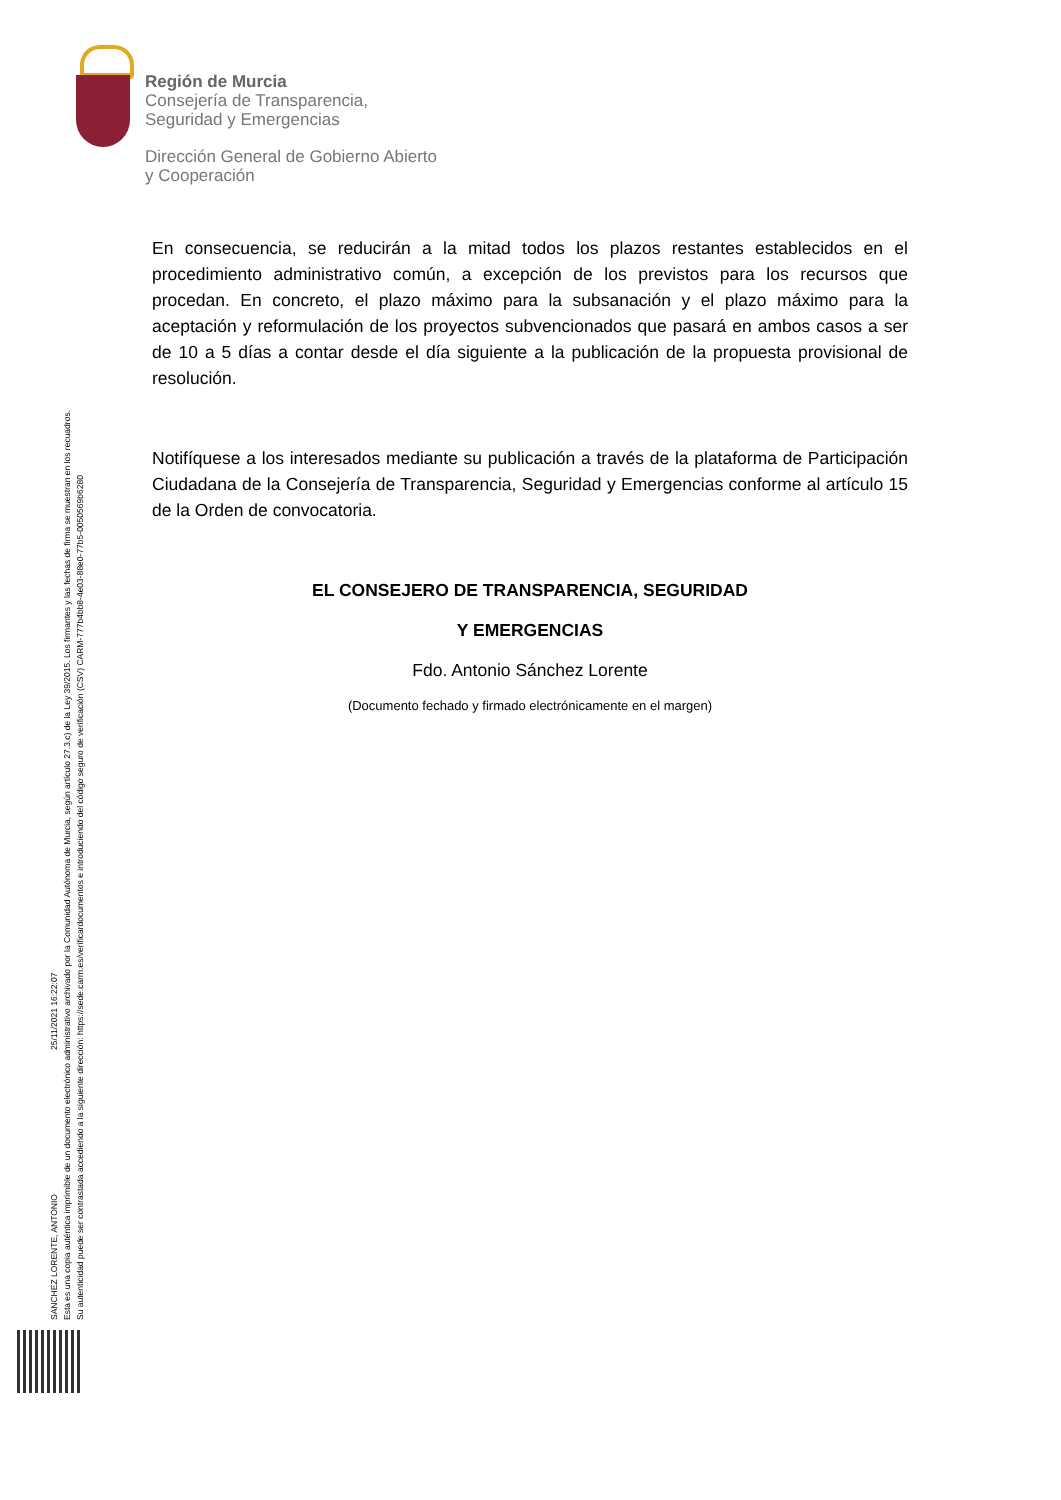Región de Murcia
Consejería de Transparencia,
Seguridad y Emergencias
Dirección General de Gobierno Abierto
y Cooperación
En consecuencia, se reducirán a la mitad todos los plazos restantes establecidos en el procedimiento administrativo común, a excepción de los previstos para los recursos que procedan. En concreto, el plazo máximo para la subsanación y el plazo máximo para la aceptación y reformulación de los proyectos subvencionados que pasará en ambos casos a ser de 10 a 5 días a contar desde el día siguiente a la publicación de la propuesta provisional de resolución.
Notifíquese a los interesados mediante su publicación a través de la plataforma de Participación Ciudadana de la Consejería de Transparencia, Seguridad y Emergencias conforme al artículo 15 de la Orden de convocatoria.
EL CONSEJERO DE TRANSPARENCIA, SEGURIDAD
Y EMERGENCIAS
Fdo. Antonio Sánchez Lorente
(Documento fechado y firmado electrónicamente en el margen)
SANCHEZ LORENTE, ANTONIO 25/11/2021 16:22:07
Esta es una copia auténtica imprimible de un documento electrónico administrativo archivado por la Comunidad Autónoma de Murcia, según artículo 27.3.c) de la Ley 39/2015. Los firmantes y las fechas de firma se muestran en los recuadros.
Su autenticidad puede ser contrastada accediendo a la siguiente dirección: https://sede.carm.es/verificardocumentos e introduciendo del código seguro de verificación (CSV) CARM-777b4bb8-4e03-88e0-77b5-0050569b6280